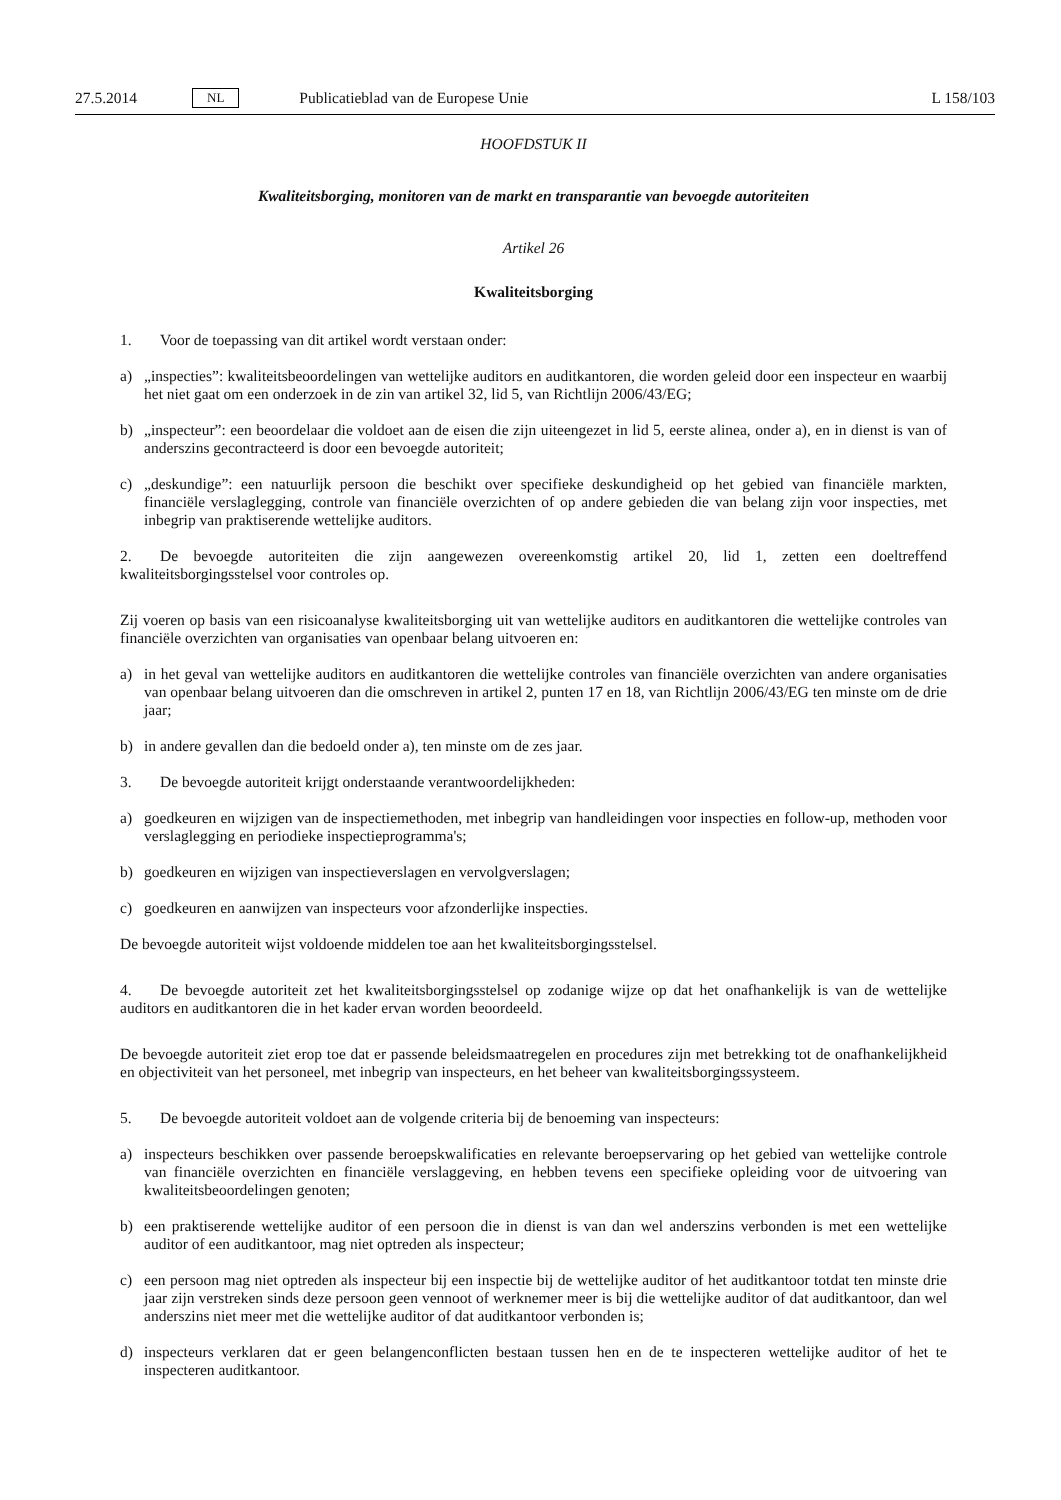27.5.2014 NL Publicatieblad van de Europese Unie L 158/103
HOOFDSTUK II
Kwaliteitsborging, monitoren van de markt en transparantie van bevoegde autoriteiten
Artikel 26
Kwaliteitsborging
1. Voor de toepassing van dit artikel wordt verstaan onder:
a) „inspecties”: kwaliteitsbeoordelingen van wettelijke auditors en auditkantoren, die worden geleid door een inspecteur en waarbij het niet gaat om een onderzoek in de zin van artikel 32, lid 5, van Richtlijn 2006/43/EG;
b) „inspecteur”: een beoordelaar die voldoet aan de eisen die zijn uiteengezet in lid 5, eerste alinea, onder a), en in dienst is van of anderszins gecontracteerd is door een bevoegde autoriteit;
c) „deskundige”: een natuurlijk persoon die beschikt over specifieke deskundigheid op het gebied van financiële markten, financiële verslaglegging, controle van financiële overzichten of op andere gebieden die van belang zijn voor inspecties, met inbegrip van praktiserende wettelijke auditors.
2. De bevoegde autoriteiten die zijn aangewezen overeenkomstig artikel 20, lid 1, zetten een doeltreffend kwaliteitsborgingsstelsel voor controles op.
Zij voeren op basis van een risicoanalyse kwaliteitsborging uit van wettelijke auditors en auditkantoren die wettelijke controles van financiële overzichten van organisaties van openbaar belang uitvoeren en:
a) in het geval van wettelijke auditors en auditkantoren die wettelijke controles van financiële overzichten van andere organisaties van openbaar belang uitvoeren dan die omschreven in artikel 2, punten 17 en 18, van Richtlijn 2006/43/EG ten minste om de drie jaar;
b) in andere gevallen dan die bedoeld onder a), ten minste om de zes jaar.
3. De bevoegde autoriteit krijgt onderstaande verantwoordelijkheden:
a) goedkeuren en wijzigen van de inspectiemethoden, met inbegrip van handleidingen voor inspecties en follow-up, methoden voor verslaglegging en periodieke inspectieprogramma's;
b) goedkeuren en wijzigen van inspectieverslagen en vervolgverslagen;
c) goedkeuren en aanwijzen van inspecteurs voor afzonderlijke inspecties.
De bevoegde autoriteit wijst voldoende middelen toe aan het kwaliteitsborgingsstelsel.
4. De bevoegde autoriteit zet het kwaliteitsborgingsstelsel op zodanige wijze op dat het onafhankelijk is van de wettelijke auditors en auditkantoren die in het kader ervan worden beoordeeld.
De bevoegde autoriteit ziet erop toe dat er passende beleidsmaatregelen en procedures zijn met betrekking tot de onafhankelijkheid en objectiviteit van het personeel, met inbegrip van inspecteurs, en het beheer van kwaliteitsborgingssysteem.
5. De bevoegde autoriteit voldoet aan de volgende criteria bij de benoeming van inspecteurs:
a) inspecteurs beschikken over passende beroepskwalificaties en relevante beroepservaring op het gebied van wettelijke controle van financiële overzichten en financiële verslaggeving, en hebben tevens een specifieke opleiding voor de uitvoering van kwaliteitsbeoordelingen genoten;
b) een praktiserende wettelijke auditor of een persoon die in dienst is van dan wel anderszins verbonden is met een wettelijke auditor of een auditkantoor, mag niet optreden als inspecteur;
c) een persoon mag niet optreden als inspecteur bij een inspectie bij de wettelijke auditor of het auditkantoor totdat ten minste drie jaar zijn verstreken sinds deze persoon geen vennoot of werknemer meer is bij die wettelijke auditor of dat auditkantoor, dan wel anderszins niet meer met die wettelijke auditor of dat auditkantoor verbonden is;
d) inspecteurs verklaren dat er geen belangenconflicten bestaan tussen hen en de te inspecteren wettelijke auditor of het te inspecteren auditkantoor.